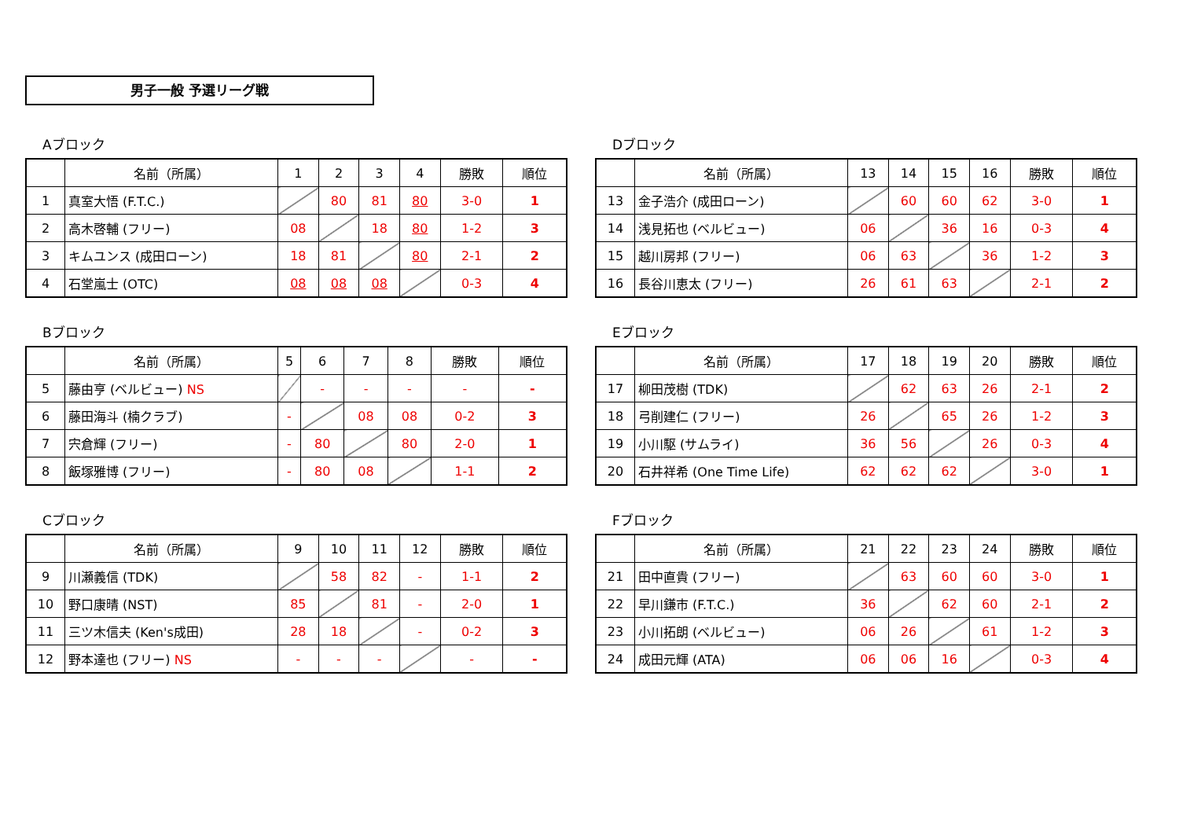男子一般 予選リーグ戦
Aブロック
| | 名前（所属） | 1 | 2 | 3 | 4 | 勝敗 | 順位 |
| --- | --- | --- | --- | --- | --- | --- | --- |
| 1 | 真室大悟 (F.T.C.) | | 80 | 81 | 80 | 3-0 | 1 |
| 2 | 高木啓輔 (フリー) | 08 | | 18 | 80 | 1-2 | 3 |
| 3 | キムユンス (成田ローン) | 18 | 81 | | 80 | 2-1 | 2 |
| 4 | 石堂嵐士 (OTC) | 08 | 08 | 08 | | 0-3 | 4 |
Dブロック
| | 名前（所属） | 13 | 14 | 15 | 16 | 勝敗 | 順位 |
| --- | --- | --- | --- | --- | --- | --- | --- |
| 13 | 金子浩介 (成田ローン) | | 60 | 60 | 62 | 3-0 | 1 |
| 14 | 浅見拓也 (ベルビュー) | 06 | | 36 | 16 | 0-3 | 4 |
| 15 | 越川房邦 (フリー) | 06 | 63 | | 36 | 1-2 | 3 |
| 16 | 長谷川恵太 (フリー) | 26 | 61 | 63 | | 2-1 | 2 |
Bブロック
| | 名前（所属） | 5 | 6 | 7 | 8 | 勝敗 | 順位 |
| --- | --- | --- | --- | --- | --- | --- | --- |
| 5 | 藤由亨 (ベルビュー) NS | | - | - | - | - | - |
| 6 | 藤田海斗 (楠クラブ) | - | | 08 | 08 | 0-2 | 3 |
| 7 | 宍倉輝 (フリー) | - | 80 | | 80 | 2-0 | 1 |
| 8 | 飯塚雅博 (フリー) | - | 80 | 08 | | 1-1 | 2 |
Eブロック
| | 名前（所属） | 17 | 18 | 19 | 20 | 勝敗 | 順位 |
| --- | --- | --- | --- | --- | --- | --- | --- |
| 17 | 柳田茂樹 (TDK) | | 62 | 63 | 26 | 2-1 | 2 |
| 18 | 弓削建仁 (フリー) | 26 | | 65 | 26 | 1-2 | 3 |
| 19 | 小川駆 (サムライ) | 36 | 56 | | 26 | 0-3 | 4 |
| 20 | 石井祥希 (One Time Life) | 62 | 62 | 62 | | 3-0 | 1 |
Cブロック
| | 名前（所属） | 9 | 10 | 11 | 12 | 勝敗 | 順位 |
| --- | --- | --- | --- | --- | --- | --- | --- |
| 9 | 川瀬義信 (TDK) | | 58 | 82 | - | 1-1 | 2 |
| 10 | 野口康晴 (NST) | 85 | | 81 | - | 2-0 | 1 |
| 11 | 三ツ木信夫 (Ken's成田) | 28 | 18 | | - | 0-2 | 3 |
| 12 | 野本達也 (フリー) NS | - | - | - | | - | - |
Fブロック
| | 名前（所属） | 21 | 22 | 23 | 24 | 勝敗 | 順位 |
| --- | --- | --- | --- | --- | --- | --- | --- |
| 21 | 田中直貴 (フリー) | | 63 | 60 | 60 | 3-0 | 1 |
| 22 | 早川鎌市 (F.T.C.) | 36 | | 62 | 60 | 2-1 | 2 |
| 23 | 小川拓朗 (ベルビュー) | 06 | 26 | | 61 | 1-2 | 3 |
| 24 | 成田元輝 (ATA) | 06 | 06 | 16 | | 0-3 | 4 |